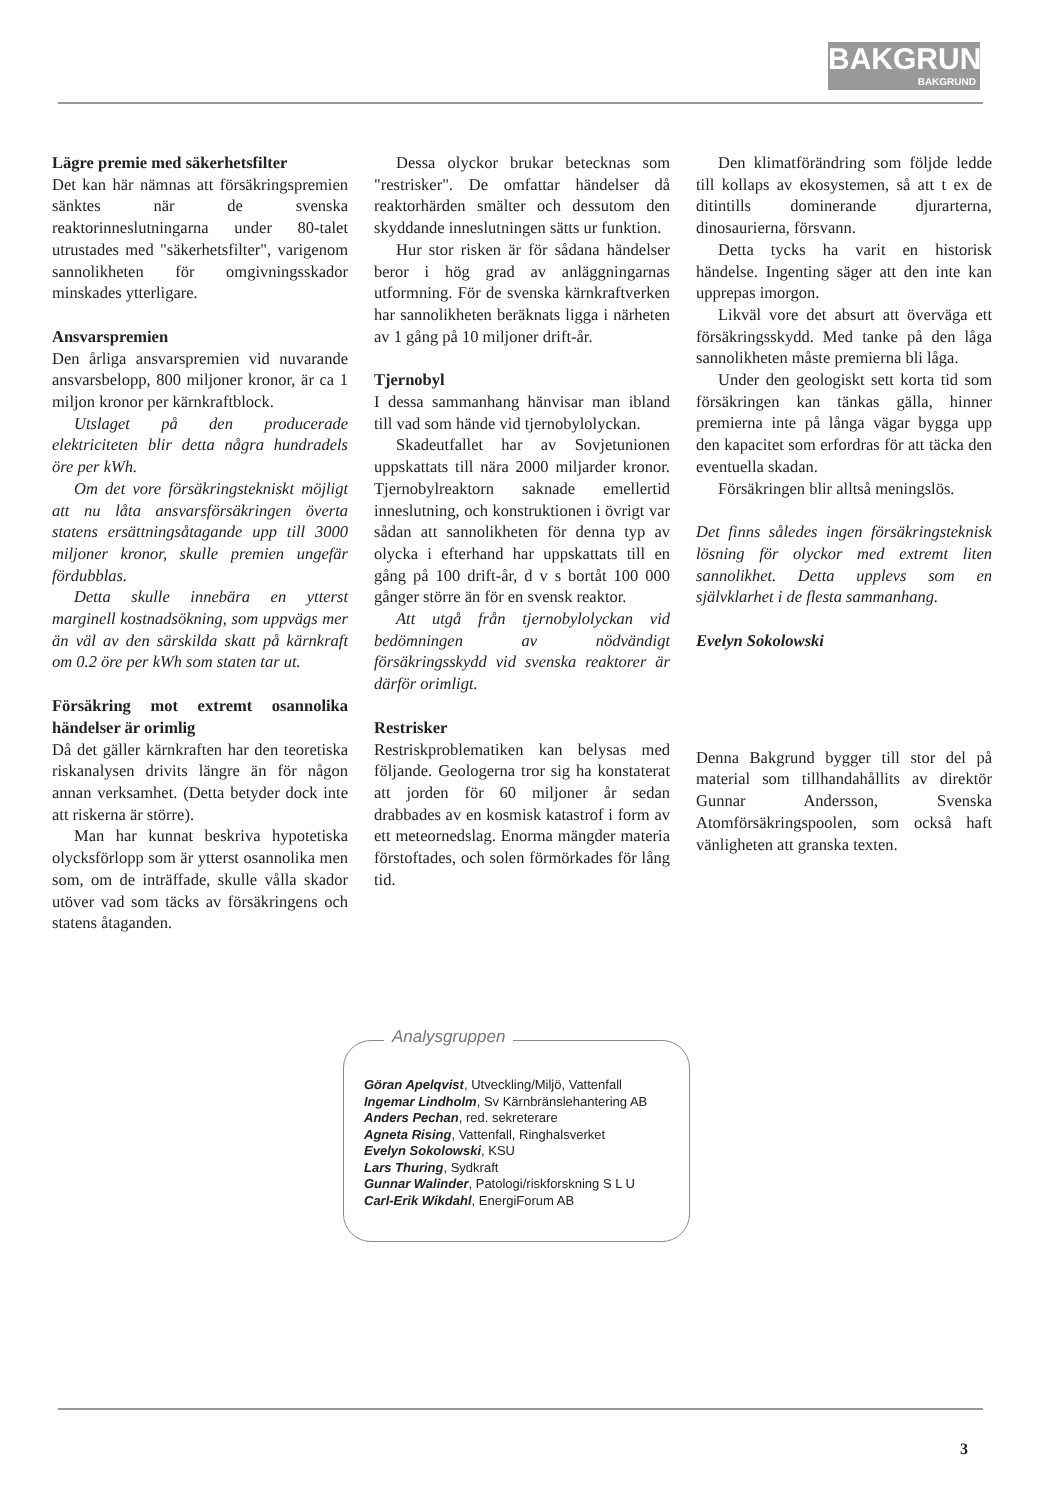BAKGRUND
BAKGRUND
Lägre premie med säkerhetsfilter
Det kan här nämnas att försäkringspremien sänktes när de svenska reaktorinneslutningarna under 80-talet utrustades med "säkerhetsfilter", varigenom sannolikheten för omgivningsskador minskades ytterligare.
Ansvarspremien
Den årliga ansvarspremien vid nuvarande ansvarsbelopp, 800 miljoner kronor, är ca 1 miljon kronor per kärnkraftblock.
Utslaget på den producerade elektriciteten blir detta några hundradels öre per kWh.
Om det vore försäkringstekniskt möjligt att nu låta ansvarsförsäkringen överta statens ersättningsåtagande upp till 3000 miljoner kronor, skulle premien ungefär fördubblas.
Detta skulle innebära en ytterst marginell kostnadsökning, som uppvägs mer än väl av den särskilda skatt på kärnkraft om 0.2 öre per kWh som staten tar ut.
Försäkring mot extremt osannolika händelser är orimlig
Då det gäller kärnkraften har den teoretiska riskanalysen drivits längre än för någon annan verksamhet. (Detta betyder dock inte att riskerna är större).
Man har kunnat beskriva hypotetiska olycksförlopp som är ytterst osannolika men som, om de inträffade, skulle vålla skador utöver vad som täcks av försäkringens och statens åtaganden.
Dessa olyckor brukar betecknas som "restrisker". De omfattar händelser då reaktorhärden smälter och dessutom den skyddande inneslutningen sätts ur funktion.
Hur stor risken är för sådana händelser beror i hög grad av anläggningarnas utformning. För de svenska kärnkraftverken har sannolikheten beräknats ligga i närheten av 1 gång på 10 miljoner drift-år.
Tjernobyl
I dessa sammanhang hänvisar man ibland till vad som hände vid tjernobylolyckan.
Skadeutfallet har av Sovjetunionen uppskattats till nära 2000 miljarder kronor. Tjernobylreaktorn saknade emellertid inneslutning, och konstruktionen i övrigt var sådan att sannolikheten för denna typ av olycka i efterhand har uppskattats till en gång på 100 drift-år, d v s bortåt 100 000 gånger större än för en svensk reaktor.
Att utgå från tjernobylolyckan vid bedömningen av nödvändigt försäkringsskydd vid svenska reaktorer är därför orimligt.
Restrisker
Restriskproblematiken kan belysas med följande. Geologerna tror sig ha konstaterat att jorden för 60 miljoner år sedan drabbades av en kosmisk katastrof i form av ett meteornedslag. Enorma mängder materia förstoftades, och solen förmörkades för lång tid.
Den klimatförändring som följde ledde till kollaps av ekosystemen, så att t ex de ditintills dominerande djurarterna, dinosaurierna, försvann.
Detta tycks ha varit en historisk händelse. Ingenting säger att den inte kan upprepas imorgon.
Likväl vore det absurt att överväga ett försäkringsskydd. Med tanke på den låga sannolikheten måste premierna bli låga.
Under den geologiskt sett korta tid som försäkringen kan tänkas gälla, hinner premierna inte på långa vägar bygga upp den kapacitet som erfordras för att täcka den eventuella skadan.
Försäkringen blir alltså meningslös.
Det finns således ingen försäkringsteknisk lösning för olyckor med extremt liten sannolikhet. Detta upplevs som en självklarhet i de flesta sammanhang.
Evelyn Sokolowski
Denna Bakgrund bygger till stor del på material som tillhandahållits av direktör Gunnar Andersson, Svenska Atomförsäkringspoolen, som också haft vänligheten att granska texten.
Analysgruppen
Göran Apelqvist, Utveckling/Miljö, Vattenfall
Ingemar Lindholm, Sv Kärnbränslehantering AB
Anders Pechan, red. sekreterare
Agneta Rising, Vattenfall, Ringhalsverket
Evelyn Sokolowski, KSU
Lars Thuring, Sydkraft
Gunnar Walinder, Patologi/riskforskning S L U
Carl-Erik Wikdahl, EnergiForum AB
3